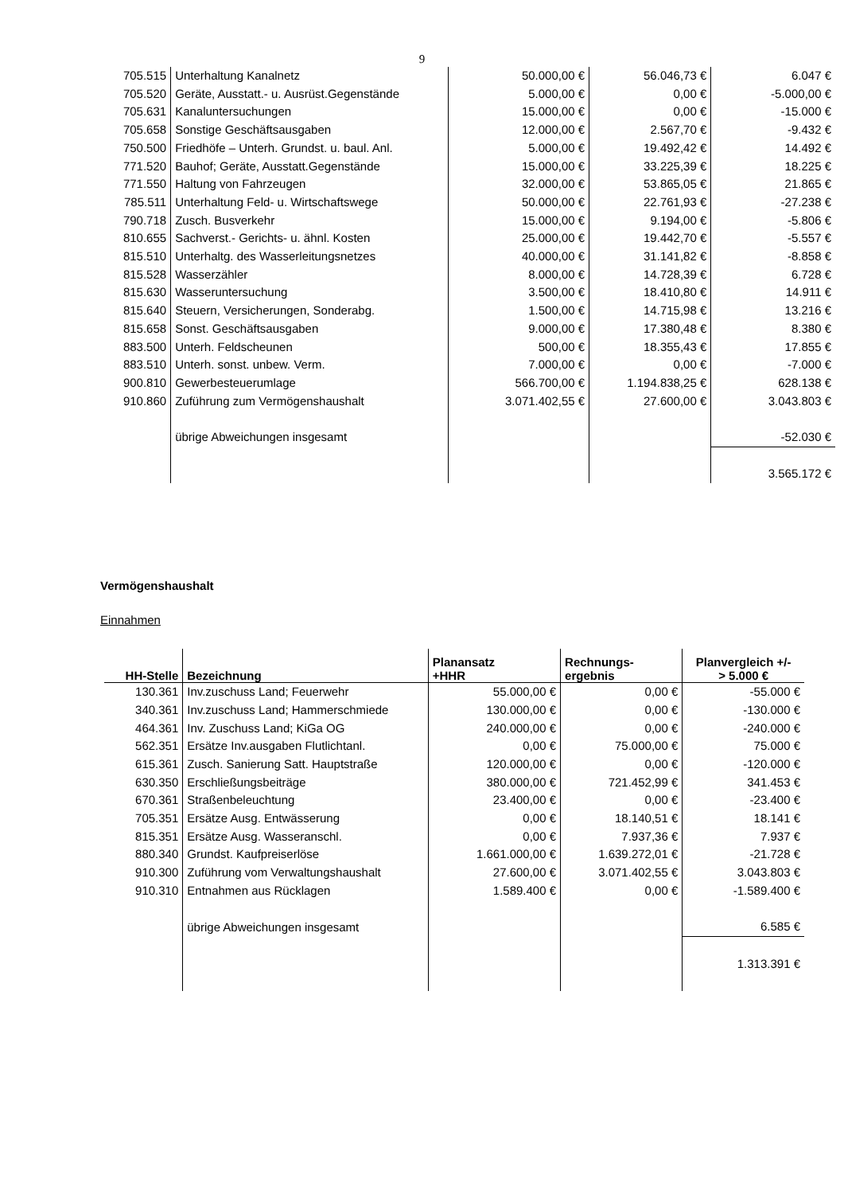9
| 705.515 | Unterhaltung Kanalnetz | 50.000,00 € | 56.046,73 € | 6.047 € |
| 705.520 | Geräte, Ausstatt.- u. Ausrüst.Gegenstände | 5.000,00 € | 0,00 € | -5.000,00 € |
| 705.631 | Kanaluntersuchungen | 15.000,00 € | 0,00 € | -15.000 € |
| 705.658 | Sonstige Geschäftsausgaben | 12.000,00 € | 2.567,70 € | -9.432 € |
| 750.500 | Friedhöfe – Unterh. Grundst. u. baul. Anl. | 5.000,00 € | 19.492,42 € | 14.492 € |
| 771.520 | Bauhof; Geräte, Ausstatt.Gegenstände | 15.000,00 € | 33.225,39 € | 18.225 € |
| 771.550 | Haltung von Fahrzeugen | 32.000,00 € | 53.865,05 € | 21.865 € |
| 785.511 | Unterhaltung Feld- u. Wirtschaftswege | 50.000,00 € | 22.761,93 € | -27.238 € |
| 790.718 | Zusch. Busverkehr | 15.000,00 € | 9.194,00 € | -5.806 € |
| 810.655 | Sachverst.- Gerichts- u. ähnl. Kosten | 25.000,00 € | 19.442,70 € | -5.557 € |
| 815.510 | Unterhaltg. des Wasserleitungsnetzes | 40.000,00 € | 31.141,82 € | -8.858 € |
| 815.528 | Wasserzähler | 8.000,00 € | 14.728,39 € | 6.728 € |
| 815.630 | Wasseruntersuchung | 3.500,00 € | 18.410,80 € | 14.911 € |
| 815.640 | Steuern, Versicherungen, Sonderabg. | 1.500,00 € | 14.715,98 € | 13.216 € |
| 815.658 | Sonst. Geschäftsausgaben | 9.000,00 € | 17.380,48 € | 8.380 € |
| 883.500 | Unterh. Feldscheunen | 500,00 € | 18.355,43 € | 17.855 € |
| 883.510 | Unterh. sonst. unbew. Verm. | 7.000,00 € | 0,00 € | -7.000 € |
| 900.810 | Gewerbesteuerumlage | 566.700,00 € | 1.194.838,25 € | 628.138 € |
| 910.860 | Zuführung zum Vermögenshaushalt | 3.071.402,55 € | 27.600,00 € | 3.043.803 € |
| | übrige Abweichungen insgesamt | | | -52.030 € |
| | | | | 3.565.172 € |
Vermögenshaushalt
Einnahmen
| HH-Stelle | Bezeichnung | Planansatz +HHR | Rechnungs- ergebnis | Planvergleich +/- > 5.000 € |
| --- | --- | --- | --- | --- |
| 130.361 | Inv.zuschuss Land; Feuerwehr | 55.000,00 € | 0,00 € | -55.000 € |
| 340.361 | Inv.zuschuss Land; Hammerschmiede | 130.000,00 € | 0,00 € | -130.000 € |
| 464.361 | Inv. Zuschuss Land; KiGa OG | 240.000,00 € | 0,00 € | -240.000 € |
| 562.351 | Ersätze Inv.ausgaben Flutlichtanl. | 0,00 € | 75.000,00 € | 75.000 € |
| 615.361 | Zusch. Sanierung Satt. Hauptstraße | 120.000,00 € | 0,00 € | -120.000 € |
| 630.350 | Erschließungsbeiträge | 380.000,00 € | 721.452,99 € | 341.453 € |
| 670.361 | Straßenbeleuchtung | 23.400,00 € | 0,00 € | -23.400 € |
| 705.351 | Ersätze Ausg. Entwässerung | 0,00 € | 18.140,51 € | 18.141 € |
| 815.351 | Ersätze Ausg. Wasseranschl. | 0,00 € | 7.937,36 € | 7.937 € |
| 880.340 | Grundst. Kaufpreiserlöse | 1.661.000,00 € | 1.639.272,01 € | -21.728 € |
| 910.300 | Zuführung vom Verwaltungshaushalt | 27.600,00 € | 3.071.402,55 € | 3.043.803 € |
| 910.310 | Entnahmen aus Rücklagen | 1.589.400 € | 0,00 € | -1.589.400 € |
| | übrige Abweichungen insgesamt | | | 6.585 € |
| | | | | 1.313.391 € |